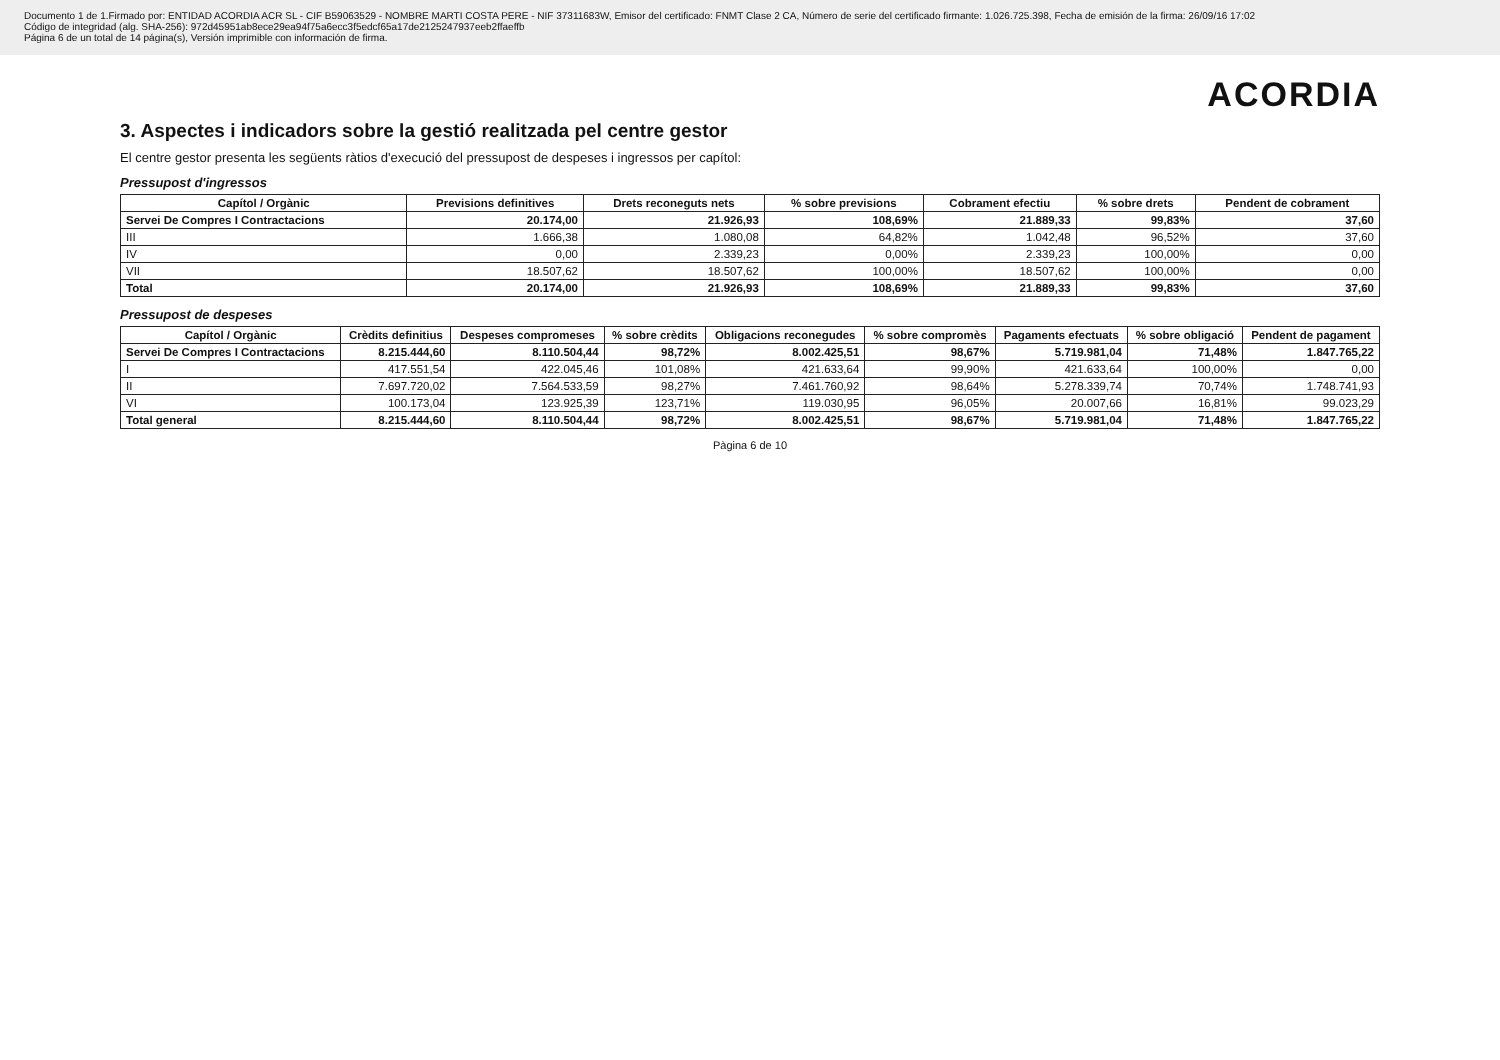Documento 1 de 1.Firmado por: ENTIDAD ACORDIA ACR SL - CIF B59063529 - NOMBRE MARTI COSTA PERE - NIF 37311683W, Emisor del certificado: FNMT Clase 2 CA, Número de serie del certificado firmante: 1.026.725.398, Fecha de emisión de la firma: 26/09/16 17:02
Código de integridad (alg. SHA-256): 972d45951ab8ece29ea94f75a6ecc3f5edcf65a17de2125247937eeb2ffaeffb
Página 6 de un total de 14 página(s), Versión imprimible con información de firma.
ACORDIA
3. Aspectes i indicadors sobre la gestió realitzada pel centre gestor
El centre gestor presenta les següents ràtios d'execució del pressupost de despeses i ingressos per capítol:
Pressupost d'ingressos
| Capítol / Orgànic | Previsions definitives | Drets reconeguts nets | % sobre previsions | Cobrament efectiu | % sobre drets | Pendent de cobrament |
| --- | --- | --- | --- | --- | --- | --- |
| Servei De Compres I Contractacions | 20.174,00 | 21.926,93 | 108,69% | 21.889,33 | 99,83% | 37,60 |
| III | 1.666,38 | 1.080,08 | 64,82% | 1.042,48 | 96,52% | 37,60 |
| IV | 0,00 | 2.339,23 | 0,00% | 2.339,23 | 100,00% | 0,00 |
| VII | 18.507,62 | 18.507,62 | 100,00% | 18.507,62 | 100,00% | 0,00 |
| Total | 20.174,00 | 21.926,93 | 108,69% | 21.889,33 | 99,83% | 37,60 |
Pressupost de despeses
| Capítol / Orgànic | Crèdits definitius | Despeses compromeses | % sobre crèdits | Obligacions reconegudes | % sobre compromès | Pagaments efectuats | % sobre obligació | Pendent de pagament |
| --- | --- | --- | --- | --- | --- | --- | --- | --- |
| Servei De Compres I Contractacions | 8.215.444,60 | 8.110.504,44 | 98,72% | 8.002.425,51 | 98,67% | 5.719.981,04 | 71,48% | 1.847.765,22 |
| I | 417.551,54 | 422.045,46 | 101,08% | 421.633,64 | 99,90% | 421.633,64 | 100,00% | 0,00 |
| II | 7.697.720,02 | 7.564.533,59 | 98,27% | 7.461.760,92 | 98,64% | 5.278.339,74 | 70,74% | 1.748.741,93 |
| VI | 100.173,04 | 123.925,39 | 123,71% | 119.030,95 | 96,05% | 20.007,66 | 16,81% | 99.023,29 |
| Total general | 8.215.444,60 | 8.110.504,44 | 98,72% | 8.002.425,51 | 98,67% | 5.719.981,04 | 71,48% | 1.847.765,22 |
Pàgina 6 de 10